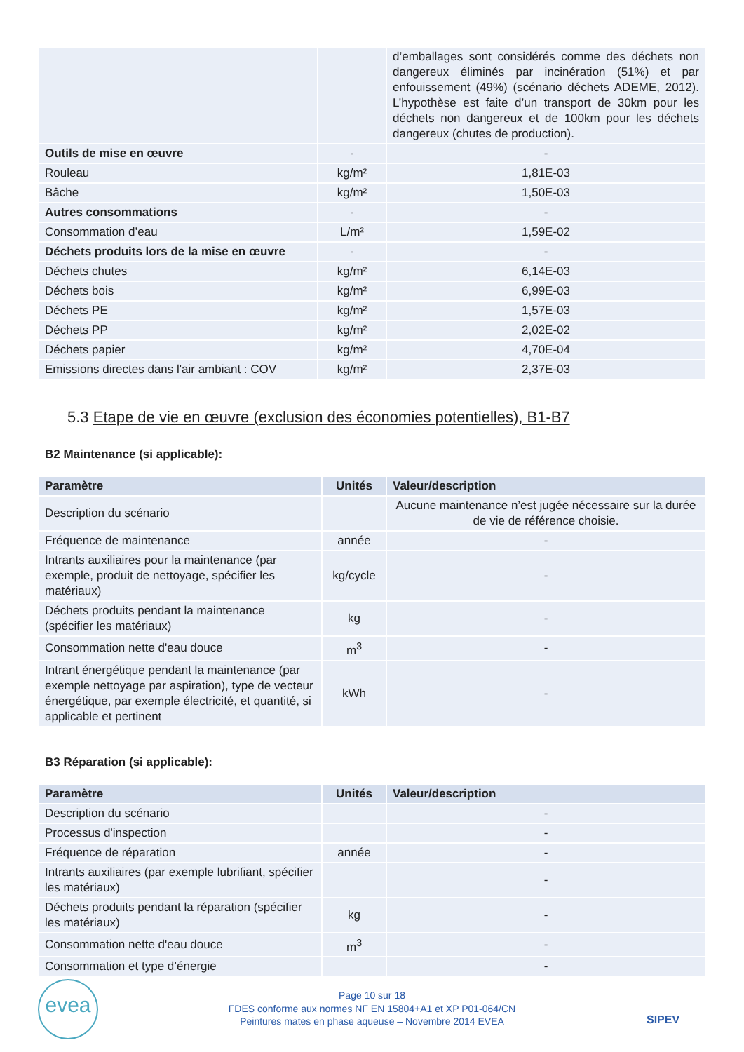| | | d’emballages sont considérés comme des déchets non dangereux éliminés par incinération (51%) et par enfouissement (49%) (scénario déchets ADEME, 2012). L’hypothèse est faite d’un transport de 30km pour les déchets non dangereux et de 100km pour les déchets dangereux (chutes de production). |
| Outils de mise en œuvre | - | - |
| Rouleau | kg/m² | 1,81E-03 |
| Bâche | kg/m² | 1,50E-03 |
| Autres consommations | - | - |
| Consommation d’eau | L/m² | 1,59E-02 |
| Déchets produits lors de la mise en œuvre | - | - |
| Déchets chutes | kg/m² | 6,14E-03 |
| Déchets bois | kg/m² | 6,99E-03 |
| Déchets PE | kg/m² | 1,57E-03 |
| Déchets PP | kg/m² | 2,02E-02 |
| Déchets papier | kg/m² | 4,70E-04 |
| Emissions directes dans l'air ambiant : COV | kg/m² | 2,37E-03 |
5.3 Etape de vie en œuvre (exclusion des économies potentielles), B1-B7
B2 Maintenance (si applicable):
| Paramètre | Unités | Valeur/description |
| --- | --- | --- |
| Description du scénario | | Aucune maintenance n’est jugée nécessaire sur la durée de vie de référence choisie. |
| Fréquence de maintenance | année | - |
| Intrants auxiliaires pour la maintenance (par exemple, produit de nettoyage, spécifier les matériaux) | kg/cycle | - |
| Déchets produits pendant la maintenance (spécifier les matériaux) | kg | - |
| Consommation nette d'eau douce | m<sup>3</sup> | - |
| Intrant énergétique pendant la maintenance (par exemple nettoyage par aspiration), type de vecteur énergétique, par exemple électricité, et quantité, si applicable et pertinent | kWh | - |
B3 Réparation (si applicable):
| Paramètre | Unités | Valeur/description |
| --- | --- | --- |
| Description du scénario | | - |
| Processus d'inspection | | - |
| Fréquence de réparation | année | - |
| Intrants auxiliaires (par exemple lubrifiant, spécifier les matériaux) | | - |
| Déchets produits pendant la réparation (spécifier les matériaux) | kg | - |
| Consommation nette d'eau douce | m<sup>3</sup> | - |
| Consommation et type d’énergie | | - |
evea
Page 10 sur 18
FDES conforme aux normes NF EN 15804+A1 et XP P01-064/CN
Peintures mates en phase aqueuse – Novembre 2014 EVEA
SIPEV